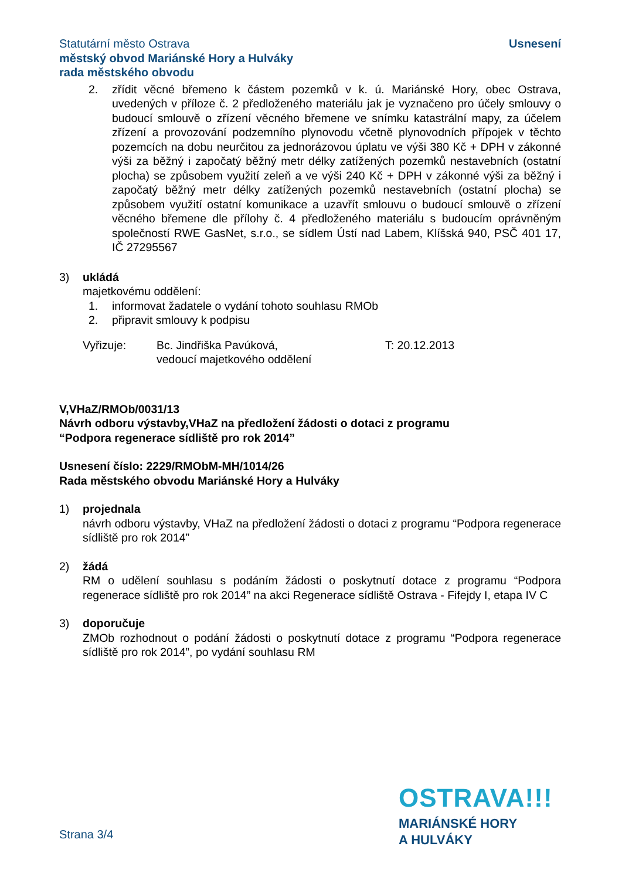Statutární město Ostrava
městský obvod Mariánské Hory a Hulváky
rada městského obvodu
Usnesení
2. zřídit věcné břemeno k částem pozemků v k. ú. Mariánské Hory, obec Ostrava, uvedených v příloze č. 2 předloženého materiálu jak je vyznačeno pro účely smlouvy o budoucí smlouvě o zřízení věcného břemene ve snímku katastrální mapy, za účelem zřízení a provozování podzemního plynovodu včetně plynovodních přípojek v těchto pozemcích na dobu neurčitou za jednorázovou úplatu ve výši 380 Kč + DPH v zákonné výši za běžný i započatý běžný metr délky zatížených pozemků nestavebních (ostatní plocha) se způsobem využití zeleň a ve výši 240 Kč + DPH v zákonné výši za běžný i započatý běžný metr délky zatížených pozemků nestavebních (ostatní plocha) se způsobem využití ostatní komunikace a uzavřít smlouvu o budoucí smlouvě o zřízení věcného břemene dle přílohy č. 4 předloženého materiálu s budoucím oprávněným společností RWE GasNet, s.r.o., se sídlem Ústí nad Labem, Klíšská 940, PSČ 401 17, IČ 27295567
3) ukládá
majetkovému oddělení:
1. informovat žadatele o vydání tohoto souhlasu RMOb
2. připravit smlouvy k podpisu
Vyřizuje: Bc. Jindřiška Pavúková,
vedoucí majetkového oddělení T: 20.12.2013
V,VHaZ/RMOb/0031/13
Návrh odboru výstavby,VHaZ na předložení žádosti o dotaci z programu
“Podpora regenerace sídliště pro rok 2014”
Usnesení číslo: 2229/RMObM-MH/1014/26
Rada městského obvodu Mariánské Hory a Hulváky
1) projednala
návrh odboru výstavby, VHaZ na předložení žádosti o dotaci z programu “Podpora regenerace sídliště pro rok 2014”
2) žádá
RM o udělení souhlasu s podáním žádosti o poskytnutí dotace z programu “Podpora regenerace sídliště pro rok 2014” na akci Regenerace sídliště Ostrava - Fifejdy I, etapa IV C
3) doporučuje
ZMOb rozhodnout o podání žádosti o poskytnutí dotace z programu “Podpora regenerace sídliště pro rok 2014”, po vydání souhlasu RM
OSTRAVA!!!
MARIÁNSKÉ HORY
A HULVÁKY
Strana 3/4